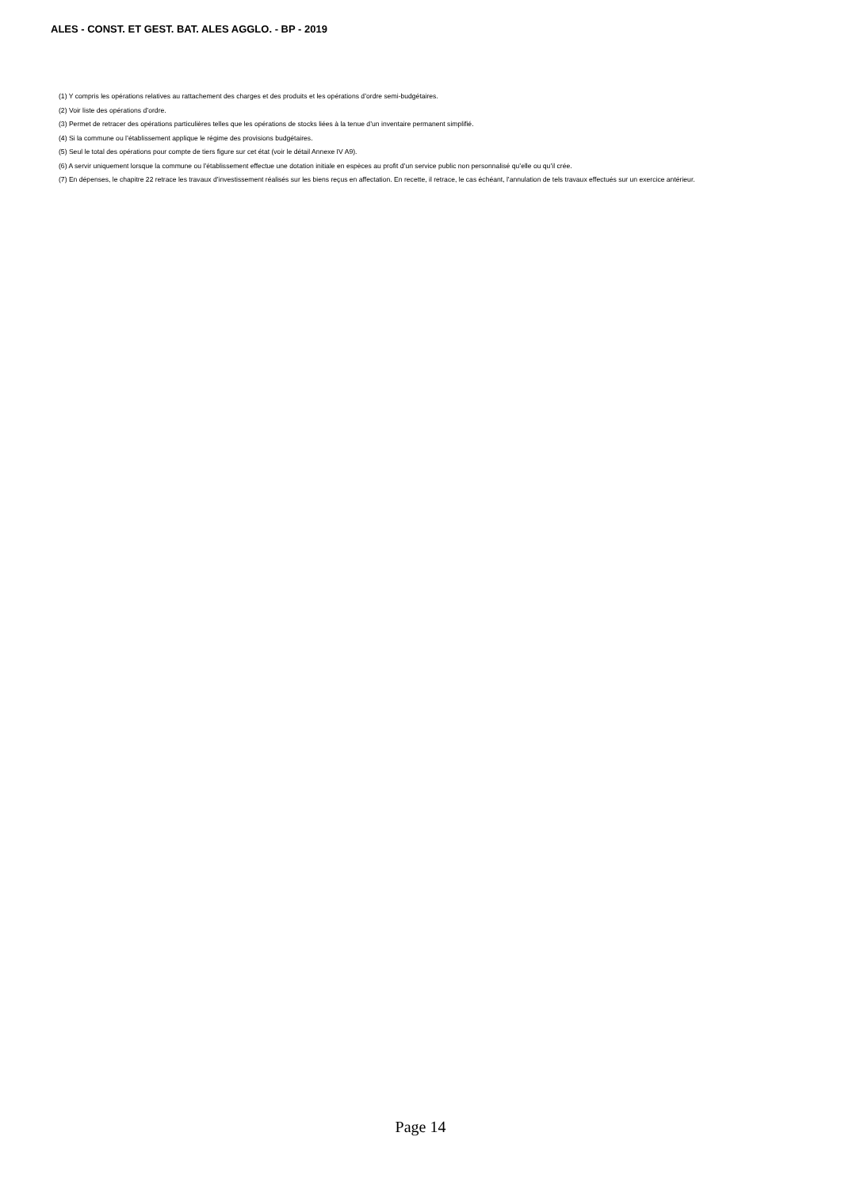ALES - CONST. ET GEST. BAT. ALES AGGLO. - BP - 2019
(1) Y compris les opérations relatives au rattachement des charges et des produits et les opérations d’ordre semi-budgétaires.
(2) Voir liste des opérations d’ordre.
(3) Permet de retracer des opérations particulières telles que les opérations de stocks liées à la tenue d’un inventaire permanent simplifié.
(4) Si la commune ou l’établissement applique le régime des provisions budgétaires.
(5) Seul le total des opérations pour compte de tiers figure sur cet état (voir le détail Annexe IV A9).
(6) A servir uniquement lorsque la commune ou l’établissement effectue une dotation initiale en espèces au profit d’un service public non personnalisé qu’elle ou qu’il crée.
(7) En dépenses, le chapitre 22 retrace les travaux d’investissement réalisés sur les biens reçus en affectation. En recette, il retrace, le cas échéant, l’annulation de tels travaux effectués sur un exercice antérieur.
Page 14